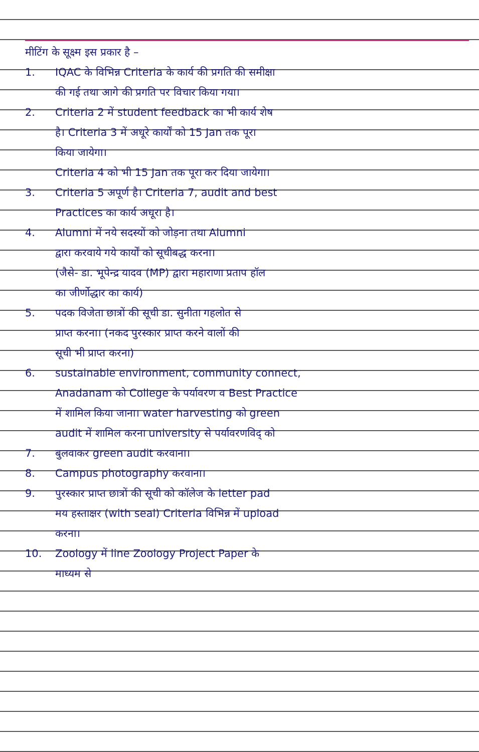मीटिंग के सूक्ष्म इस प्रकार है –
1. IQAC के विभिन्न Criteria के कार्य की प्रगति की समीक्षा
की गई तथा आगे की प्रगति पर विचार किया गया।
2. Criteria 2 में student feedback का भी कार्य शेष
है। Criteria 3 में अधूरे कार्यों को 15 Jan तक पूरा
किया जायेगा।
Criteria 4 को भी 15 Jan तक पूरा कर दिया जायेगा।
3. Criteria 5 अपूर्ण है। Criteria 7, audit and best
Practices का कार्य अधूरा है।
4. Alumni में नये सदस्यों को जोड़ना तथा Alumni
द्वारा करवाये गये कार्यों को सूचीबद्ध करना।
(जैसे- डा. भूपेन्द्र यादव (MP) द्वारा महाराणा प्रताप हॉल
का जीर्णोद्धार का कार्य)
5. पदक विजेता छात्रों की सूची डा. सुनीता गहलोत से
प्राप्त करना। (नकद पुरस्कार प्राप्त करने वालों की
सूची भी प्राप्त करना)
6. sustainable environment, community connect,
Anadanam को College के पर्यावरण व Best Practice
में शामिल किया जाना। water harvesting को green
audit में शामिल करना university से पर्यावरणविद् को
7. बुलवाकर green audit करवाना।
8. Campus photography करवाना।
9. पुरस्कार प्राप्त छात्रों की सूची को कॉलेज के letter pad
मय हस्ताक्षर (with seal) Criteria विभिन्न में upload
करना।
10. Zoology में line Zoology Project Paper के
माध्यम से